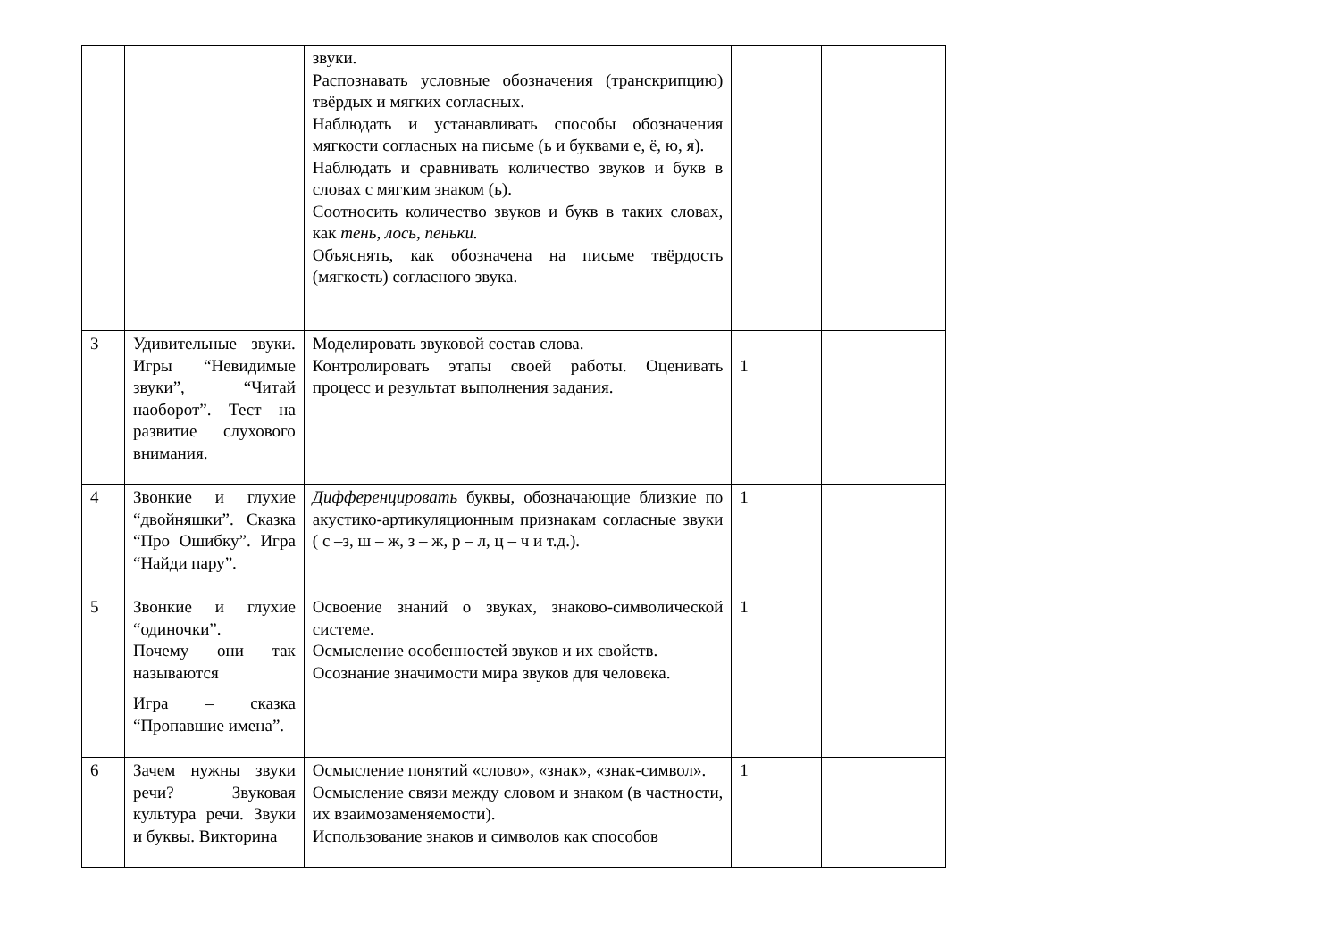| | | звуки. Распознавать условные обозначения (транскрипцию) твёрдых и мягких согласных. Наблюдать и устанавливать способы обозначения мягкости согласных на письме (ь и буквами е, ё, ю, я). Наблюдать и сравнивать количество звуков и букв в словах с мягким знаком (ь). Соотносить количество звуков и букв в таких словах, как тень, лось, пеньки. Объяснять, как обозначена на письме твёрдость (мягкость) согласного звука. | | |
| 3 | Удивительные звуки. Игры “Невидимые звуки”, “Читай наоборот”. Тест на развитие слухового внимания. | Моделировать звуковой состав слова. Контролировать этапы своей работы. Оценивать процесс и результат выполнения задания. | 1 | |
| 4 | Звонкие и глухие “двойняшки”. Сказка “Про Ошибку”. Игра “Найди пару”. | Дифференцировать буквы, обозначающие близкие по акустико-артикуляционным признакам согласные звуки ( с –з, ш – ж, з – ж, р – л, ц – ч и т.д.). | 1 | |
| 5 | Звонкие и глухие “одиночки”. Почему они так называются Игра – сказка “Пропавшие имена”. | Освоение знаний о звуках, знаково-символической системе. Осмысление особенностей звуков и их свойств. Осознание значимости мира звуков для человека. | 1 | |
| 6 | Зачем нужны звуки речи? Звуковая культура речи. Звуки и буквы. Викторина | Осмысление понятий «слово», «знак», «знак-символ». Осмысление связи между словом и знаком (в частности, их взаимозаменяемости). Использование знаков и символов как способов | 1 | |